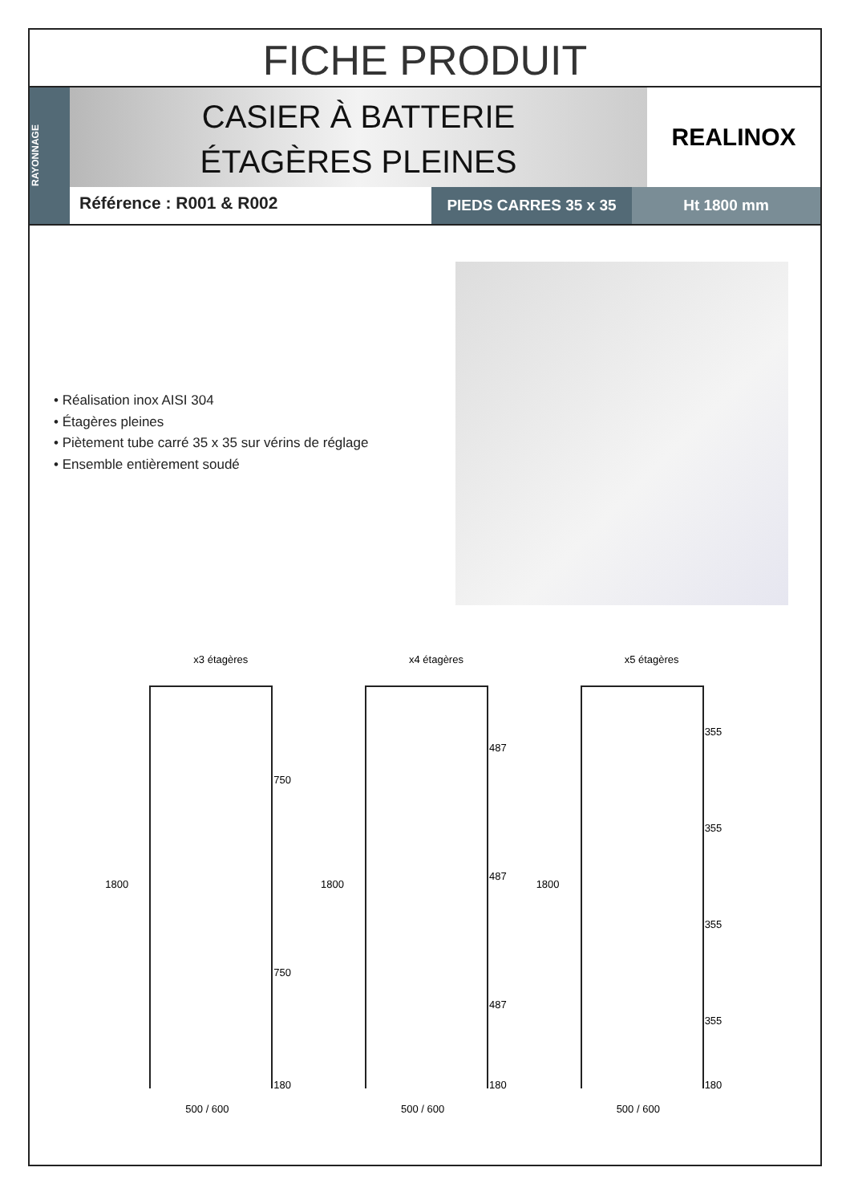FICHE PRODUIT
RAYONNAGE
CASIER À BATTERIE
ÉTAGÈRES PLEINES
REALINOX
Référence : R001 & R002
PIEDS CARRES 35 x 35 Ht 1800 mm
• Réalisation inox AISI 304
• Étagères pleines
• Piètement tube carré 35 x 35 sur vérins de réglage
• Ensemble entièrement soudé
x3 étagères
1800
750
750
180
500 / 600
x4 étagères
1800
487
487
487
180
500 / 600
x5 étagères
1800
355
355
355
355
180
500 / 600